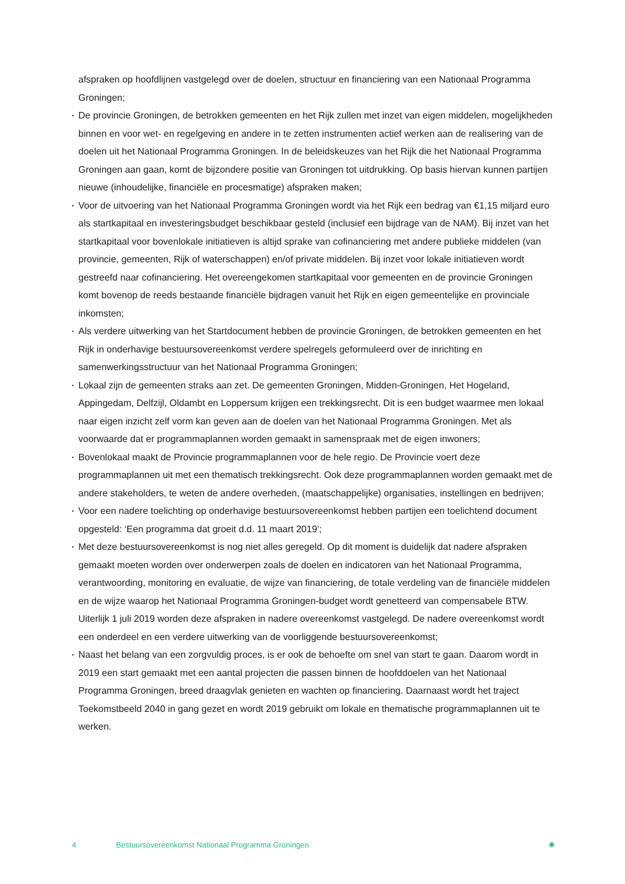afspraken op hoofdlijnen vastgelegd over de doelen, structuur en financiering van een Nationaal Programma Groningen;
• De provincie Groningen, de betrokken gemeenten en het Rijk zullen met inzet van eigen middelen, mogelijkheden binnen en voor wet- en regelgeving en andere in te zetten instrumenten actief werken aan de realisering van de doelen uit het Nationaal Programma Groningen. In de beleidskeuzes van het Rijk die het Nationaal Programma Groningen aan gaan, komt de bijzondere positie van Groningen tot uitdrukking. Op basis hiervan kunnen partijen nieuwe (inhoudelijke, financiële en procesmatige) afspraken maken;
• Voor de uitvoering van het Nationaal Programma Groningen wordt via het Rijk een bedrag van €1,15 miljard euro als startkapitaal en investeringsbudget beschikbaar gesteld (inclusief een bijdrage van de NAM). Bij inzet van het startkapitaal voor bovenlokale initiatieven is altijd sprake van cofinanciering met andere publieke middelen (van provincie, gemeenten, Rijk of waterschappen) en/of private middelen. Bij inzet voor lokale initiatieven wordt gestreefd naar cofinanciering. Het overeengekomen startkapitaal voor gemeenten en de provincie Groningen komt bovenop de reeds bestaande financiële bijdragen vanuit het Rijk en eigen gemeentelijke en provinciale inkomsten;
• Als verdere uitwerking van het Startdocument hebben de provincie Groningen, de betrokken gemeenten en het Rijk in onderhavige bestuursovereenkomst verdere spelregels geformuleerd over de inrichting en samenwerkingsstructuur van het Nationaal Programma Groningen;
• Lokaal zijn de gemeenten straks aan zet. De gemeenten Groningen, Midden-Groningen, Het Hogeland, Appingedam, Delfzijl, Oldambt en Loppersum krijgen een trekkingsrecht. Dit is een budget waarmee men lokaal naar eigen inzicht zelf vorm kan geven aan de doelen van het Nationaal Programma Groningen. Met als voorwaarde dat er programmaplannen worden gemaakt in samenspraak met de eigen inwoners;
• Bovenlokaal maakt de Provincie programmaplannen voor de hele regio. De Provincie voert deze programmaplannen uit met een thematisch trekkingsrecht. Ook deze programmaplannen worden gemaakt met de andere stakeholders, te weten de andere overheden, (maatschappelijke) organisaties, instellingen en bedrijven;
• Voor een nadere toelichting op onderhavige bestuursovereenkomst hebben partijen een toelichtend document opgesteld: ‘Een programma dat groeit d.d. 11 maart 2019’;
• Met deze bestuursovereenkomst is nog niet alles geregeld. Op dit moment is duidelijk dat nadere afspraken gemaakt moeten worden over onderwerpen zoals de doelen en indicatoren van het Nationaal Programma, verantwoording, monitoring en evaluatie, de wijze van financiering, de totale verdeling van de financiële middelen en de wijze waarop het Nationaal Programma Groningen-budget wordt genetteerd van compensabele BTW. Uiterlijk 1 juli 2019 worden deze afspraken in nadere overeenkomst vastgelegd. De nadere overeenkomst wordt een onderdeel en een verdere uitwerking van de voorliggende bestuursovereenkomst;
• Naast het belang van een zorgvuldig proces, is er ook de behoefte om snel van start te gaan. Daarom wordt in 2019 een start gemaakt met een aantal projecten die passen binnen de hoofddoelen van het Nationaal Programma Groningen, breed draagvlak genieten en wachten op financiering. Daarnaast wordt het traject Toekomstbeeld 2040 in gang gezet en wordt 2019 gebruikt om lokale en thematische programmaplannen uit te werken.
4 Bestuursovereenkomst Nationaal Programma Groningen ✺